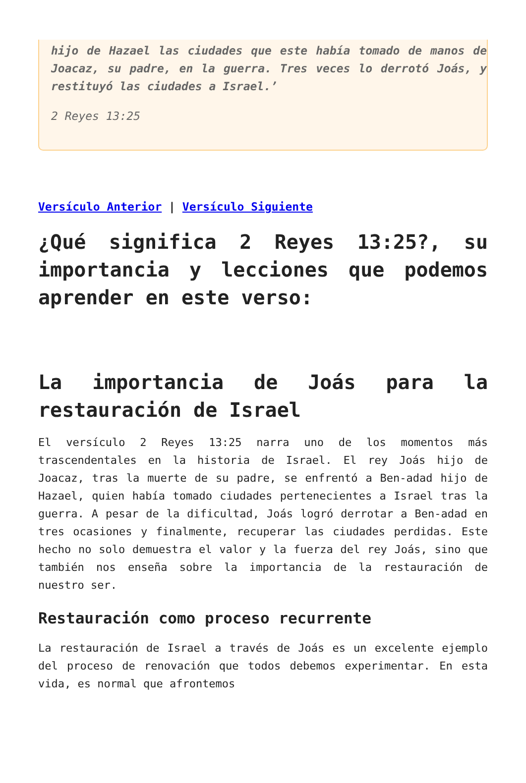hijo de Hazael las ciudades que este había tomado de manos de Joacaz, su padre, en la guerra. Tres veces lo derrotó Joás, y restituyó las ciudades a Israel.’
2 Reyes 13:25
Versículo Anterior | Versículo Siguiente
¿Qué significa 2 Reyes 13:25?, su importancia y lecciones que podemos aprender en este verso:
La importancia de Joás para la restauración de Israel
El versículo 2 Reyes 13:25 narra uno de los momentos más trascendentales en la historia de Israel. El rey Joás hijo de Joacaz, tras la muerte de su padre, se enfrentó a Ben-adad hijo de Hazael, quien había tomado ciudades pertenecientes a Israel tras la guerra. A pesar de la dificultad, Joás logró derrotar a Ben-adad en tres ocasiones y finalmente, recuperar las ciudades perdidas. Este hecho no solo demuestra el valor y la fuerza del rey Joás, sino que también nos enseña sobre la importancia de la restauración de nuestro ser.
Restauración como proceso recurrente
La restauración de Israel a través de Joás es un excelente ejemplo del proceso de renovación que todos debemos experimentar. En esta vida, es normal que afrontemos